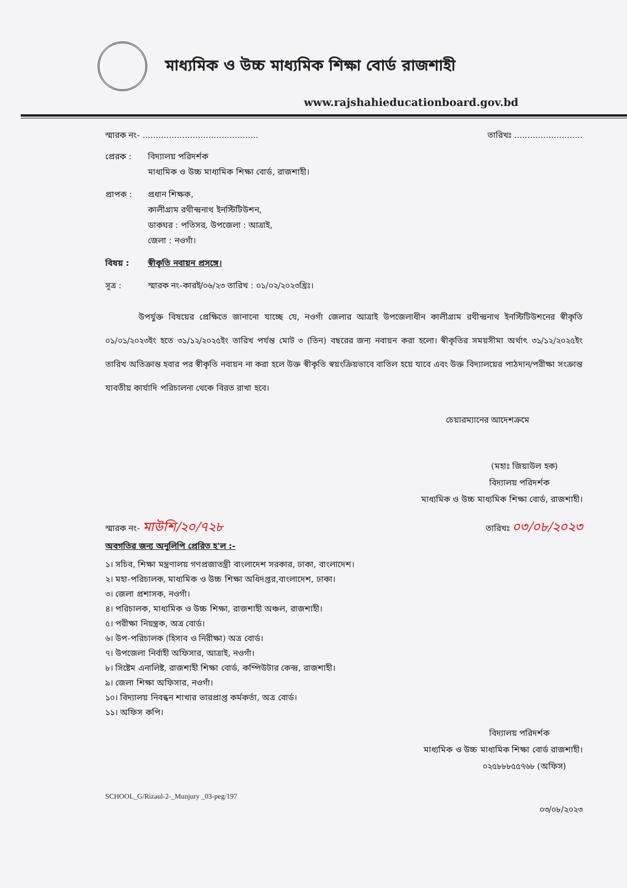মাধ্যমিক ও উচ্চ মাধ্যমিক শিক্ষা বোর্ড রাজশাহী
www.rajshahieducationboard.gov.bd
স্মারক নং- ............................................ তারিখঃ ..........................
প্রেরক : বিদ্যালয় পরিদর্শক
মাধ্যমিক ও উচ্চ মাধ্যমিক শিক্ষা বোর্ড, রাজশাহী।
প্রাপক : প্রধান শিক্ষক,
কালীগ্রাম রথীন্দ্রনাথ ইনস্টিটিউশন,
ডাকঘর : পতিসর, উপজেলা : আত্রাই,
জেলা : নওগাঁ।
বিষয় : স্বীকৃতি নবায়ন প্রসঙ্গে।
সূত্র : স্মারক নং-কারই/০৬/২৩ তারিখ : ০১/০২/২০২৩খ্রিঃ।
    উপর্যুক্ত বিষয়ের প্রেক্ষিতে জানানো যাচ্ছে যে, নওগাঁ জেলার আত্রাই উপজেলাধীন কালীগ্রাম রথীন্দ্রনাথ ইনস্টিটিউশনের স্বীকৃতি ০১/০১/২০২৩ইং হতে ৩১/১২/২০২৫ইং তারিখ পর্যন্ত মোট ৩ (তিন) বছরের জন্য নবায়ন করা হলো। স্বীকৃতির সময়সীমা অর্থাৎ ৩১/১২/২০২৫ইং তারিখ অতিক্রান্ত হবার পর স্বীকৃতি নবায়ন না করা হলে উক্ত স্বীকৃতি স্বয়ংক্রিয়ভাবে বাতিল হয়ে যাবে এবং উক্ত বিদ্যালয়ের পাঠদান/পরীক্ষা সংক্রান্ত যাবতীয় কার্যাদি পরিচালনা থেকে বিরত রাখা হবে।
চেয়ারম্যানের আদেশক্রমে
(মহাঃ জিয়াউল হক)   
বিদ্যালয় পরিদর্শক    
মাধ্যমিক ও উচ্চ মাধ্যমিক শিক্ষা বোর্ড, রাজশাহী।
স্মারক নং- মাউশি/২০/৭২৮ তারিখঃ ০৩/০৮/২০২৩
অবগতির জন্য অনুলিপি প্রেরিত হ'ল :-
১। সচিব, শিক্ষা মন্ত্রণালয় গণপ্রজাতন্ত্রী বাংলাদেশ সরকার, ঢাকা, বাংলাদেশ।
২। মহা-পরিচালক, মাধ্যমিক ও উচ্চ শিক্ষা অধিদপ্তর,বাংলাদেশ, ঢাকা।
৩। জেলা প্রশাসক, নওগাঁ।
৪। পরিচালক, মাধ্যমিক ও উচ্চ শিক্ষা, রাজশাহী অঞ্চল, রাজশাহী।
৫। পরীক্ষা নিয়ন্ত্রক, অত্র বোর্ড।
৬। উপ-পরিচালক (হিসাব ও নিরীক্ষা) অত্র বোর্ড।
৭। উপজেলা নির্বাহী অফিসার, আত্রাই, নওগাঁ।
৮। সিষ্টেম এনালিষ্ট, রাজশাহী শিক্ষা বোর্ড, কম্পিউটার কেন্দ্র, রাজশাহী।
৯। জেলা শিক্ষা অফিসার, নওগাঁ।
১০। বিদ্যালয় নিবন্ধন শাখার ভারপ্রাপ্ত কর্মকর্তা, অত্র বোর্ড।
১১। অফিস কপি।
বিদ্যালয় পরিদর্শক    
মাধ্যমিক ও উচ্চ মাধ্যমিক শিক্ষা বোর্ড রাজশাহী।
০২৫৮৮৮৫৫৭৬৮ (অফিস)  
SCHOOL_G/Rizaul-2-_Munjury _03-peg/197
০৩/০৮/২০২৩